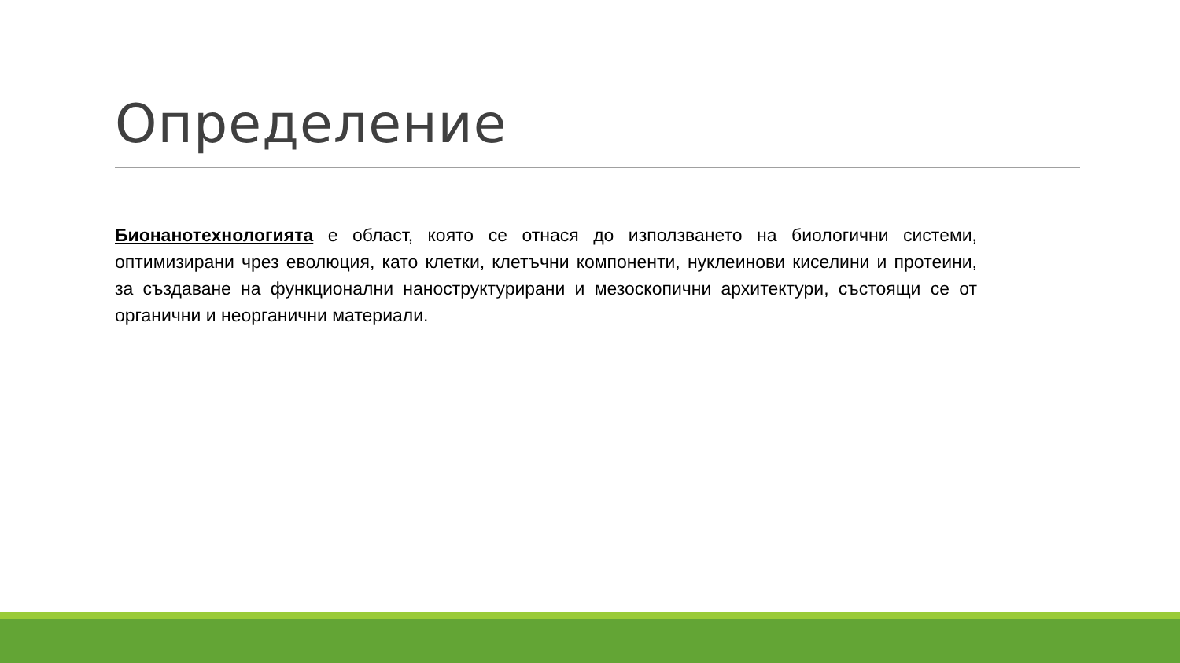Определение
Бионанотехнологията е област, която се отнася до използването на биологични системи, оптимизирани чрез еволюция, като клетки, клетъчни компоненти, нуклеинови киселини и протеини, за създаване на функционални наноструктурирани и мезоскопични архитектури, състоящи се от органични и неорганични материали.